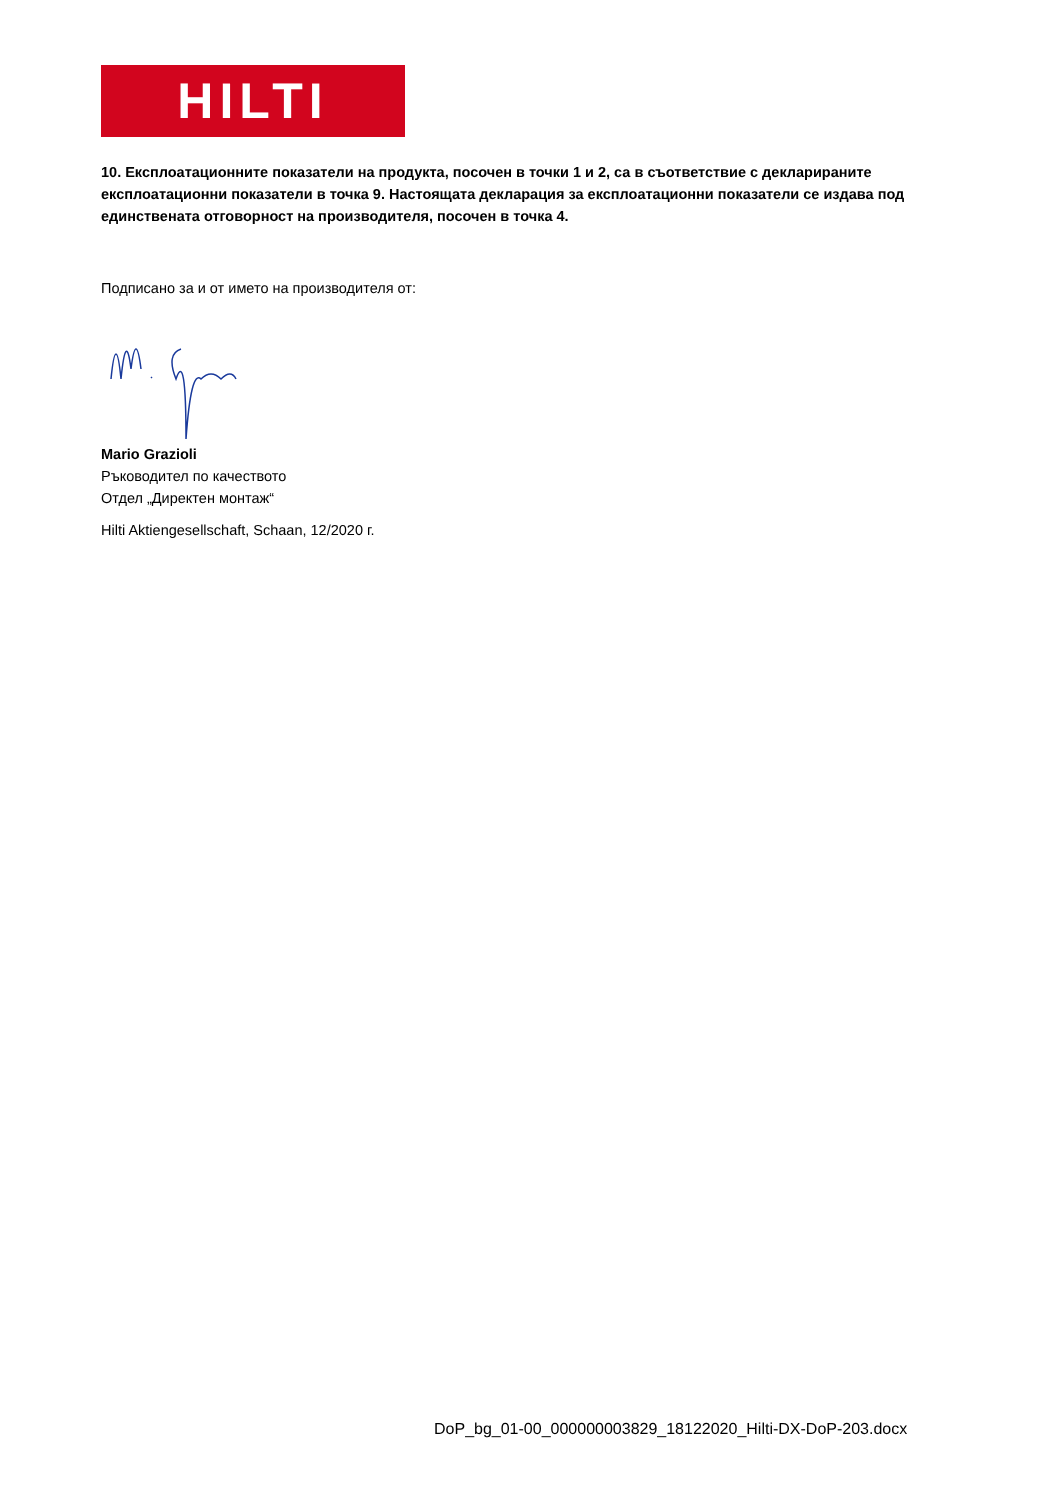HILTI
10. Експлоатационните показатели на продукта, посочен в точки 1 и 2, са в съответствие с декларираните експлоатационни показатели в точка 9. Настоящата декларация за експлоатационни показатели се издава под единствената отговорност на производителя, посочен в точка 4.
Подписано за и от името на производителя от:
Mario Grazioli
Ръководител по качеството
Отдел „Директен монтаж“
Hilti Aktiengesellschaft, Schaan, 12/2020 г.
DoP_bg_01-00_000000003829_18122020_Hilti-DX-DoP-203.docx